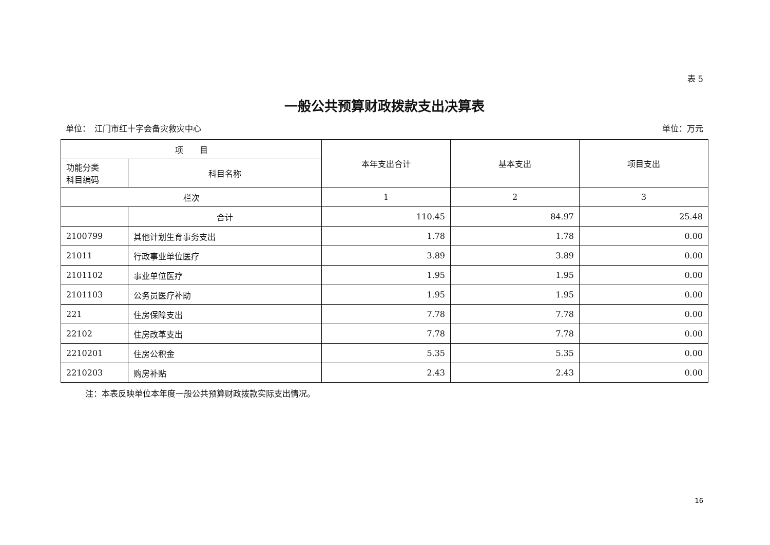表 5
一般公共预算财政拨款支出决算表
单位：　江门市红十字会备灾救灾中心 单位：万元
| 项 目 | | 本年支出合计 | 基本支出 | 项目支出 |
| --- | --- | --- | --- | --- |
| 功能分类 科目编码 | 科目名称 | | | |
| 栏次 | | 1 | 2 | 3 |
| | 合计 | 110.45 | 84.97 | 25.48 |
| 2100799 | 其他计划生育事务支出 | 1.78 | 1.78 | 0.00 |
| 21011 | 行政事业单位医疗 | 3.89 | 3.89 | 0.00 |
| 2101102 | 事业单位医疗 | 1.95 | 1.95 | 0.00 |
| 2101103 | 公务员医疗补助 | 1.95 | 1.95 | 0.00 |
| 221 | 住房保障支出 | 7.78 | 7.78 | 0.00 |
| 22102 | 住房改革支出 | 7.78 | 7.78 | 0.00 |
| 2210201 | 住房公积金 | 5.35 | 5.35 | 0.00 |
| 2210203 | 购房补贴 | 2.43 | 2.43 | 0.00 |
注：本表反映单位本年度一般公共预算财政拨款实际支出情况。
16